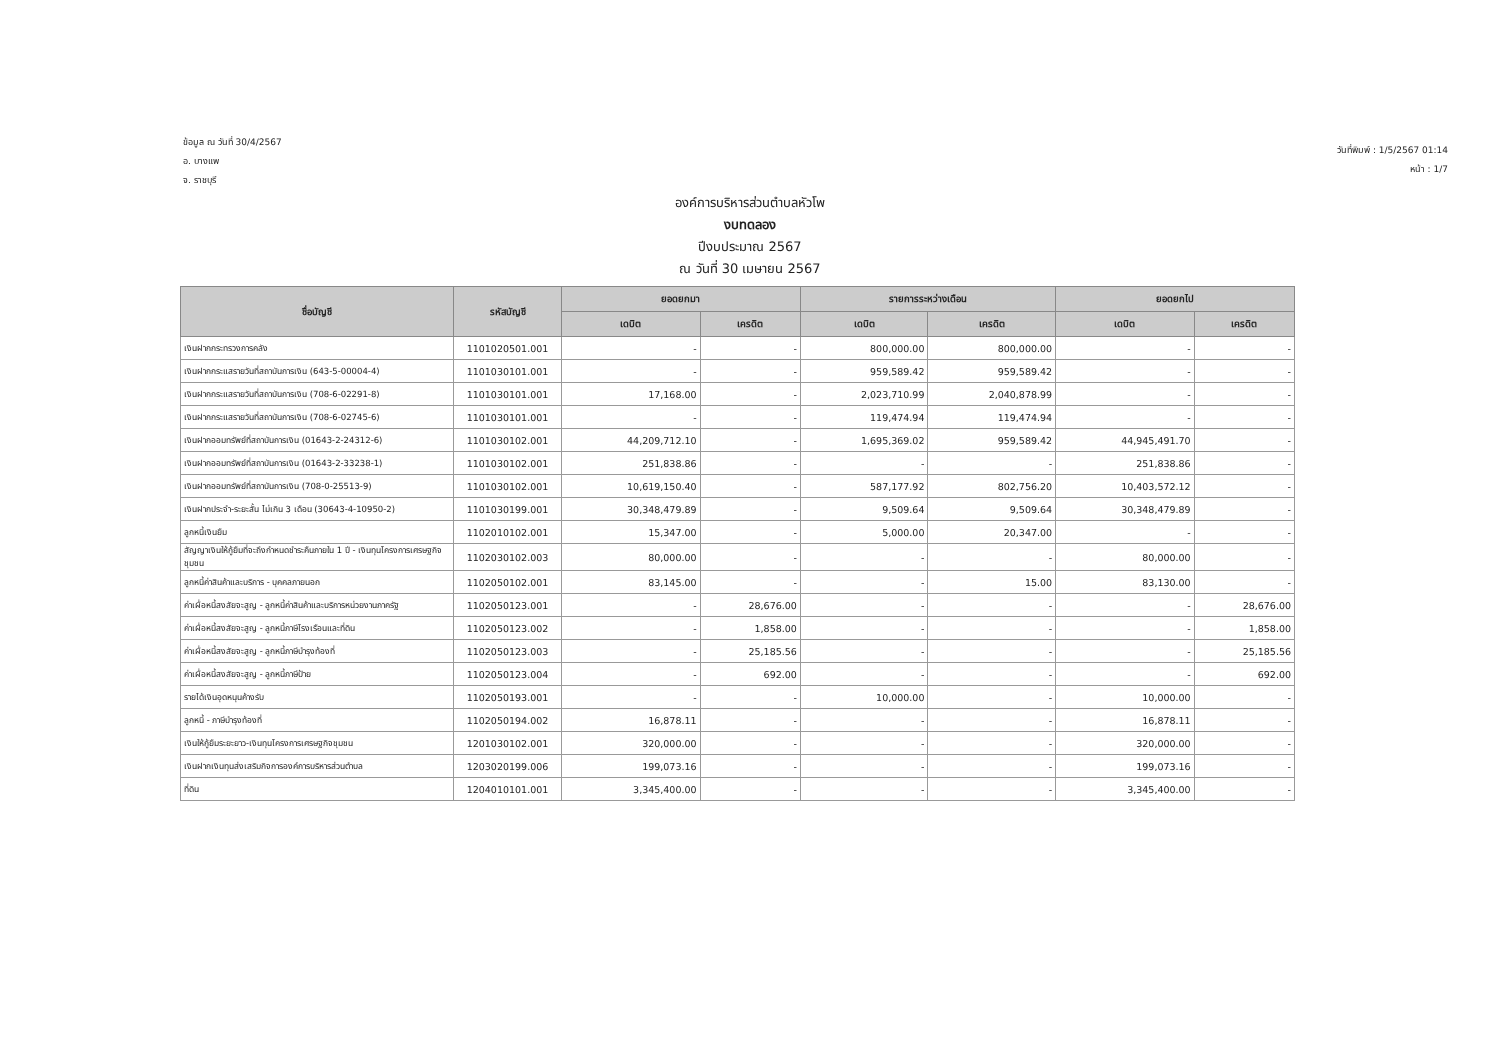ข้อมูล ณ วันที่ 30/4/2567
อ. บางแพ
จ. ราชบุรี
วันที่พิมพ์ : 1/5/2567 01:14
หน้า : 1/7
องค์การบริหารส่วนตำบลหัวโพ
งบทดลอง
ปีงบประมาณ 2567
ณ วันที่ 30 เมษายน 2567
| ชื่อบัญชี | รหัสบัญชี | ยอดยกมา | | รายการระหว่างเดือน | | ยอดยกไป | |
| --- | --- | --- | --- | --- | --- | --- | --- |
| | | เดบิต | เครดิต | เดบิต | เครดิต | เดบิต | เครดิต |
| เงินฝากกระทรวงการคลัง | 1101020501.001 | - | - | 800,000.00 | 800,000.00 | - | - |
| เงินฝากกระแสรายวันที่สถาบันการเงิน (643-5-00004-4) | 1101030101.001 | - | - | 959,589.42 | 959,589.42 | - | - |
| เงินฝากกระแสรายวันที่สถาบันการเงิน (708-6-02291-8) | 1101030101.001 | 17,168.00 | - | 2,023,710.99 | 2,040,878.99 | - | - |
| เงินฝากกระแสรายวันที่สถาบันการเงิน (708-6-02745-6) | 1101030101.001 | - | - | 119,474.94 | 119,474.94 | - | - |
| เงินฝากออมทรัพย์ที่สถาบันการเงิน (01643-2-24312-6) | 1101030102.001 | 44,209,712.10 | - | 1,695,369.02 | 959,589.42 | 44,945,491.70 | - |
| เงินฝากออมทรัพย์ที่สถาบันการเงิน (01643-2-33238-1) | 1101030102.001 | 251,838.86 | - | - | - | 251,838.86 | - |
| เงินฝากออมทรัพย์ที่สถาบันการเงิน (708-0-25513-9) | 1101030102.001 | 10,619,150.40 | - | 587,177.92 | 802,756.20 | 10,403,572.12 | - |
| เงินฝากประจำ-ระยะสั้น ไม่เกิน 3 เดือน (30643-4-10950-2) | 1101030199.001 | 30,348,479.89 | - | 9,509.64 | 9,509.64 | 30,348,479.89 | - |
| ลูกหนี้เงินยืม | 1102010102.001 | 15,347.00 | - | 5,000.00 | 20,347.00 | - | - |
| สัญญาเงินให้กู้ยืมที่จะถึงกำหนดชำระคืนภายใน 1 ปี - เงินทุนโครงการเศรษฐกิจชุมชน | 1102030102.003 | 80,000.00 | - | - | - | 80,000.00 | - |
| ลูกหนี้ค่าสินค้าและบริการ - บุคคลภายนอก | 1102050102.001 | 83,145.00 | - | - | 15.00 | 83,130.00 | - |
| ค่าเผื่อหนี้สงสัยจะสูญ - ลูกหนี้ค่าสินค้าและบริการหน่วยงานภาครัฐ | 1102050123.001 | - | 28,676.00 | - | - | - | 28,676.00 |
| ค่าเผื่อหนี้สงสัยจะสูญ - ลูกหนี้ภาษีโรงเรือนและที่ดิน | 1102050123.002 | - | 1,858.00 | - | - | - | 1,858.00 |
| ค่าเผื่อหนี้สงสัยจะสูญ - ลูกหนี้ภาษีบำรุงท้องที่ | 1102050123.003 | - | 25,185.56 | - | - | - | 25,185.56 |
| ค่าเผื่อหนี้สงสัยจะสูญ - ลูกหนี้ภาษีป้าย | 1102050123.004 | - | 692.00 | - | - | - | 692.00 |
| รายได้เงินอุดหนุนค้างรับ | 1102050193.001 | - | - | 10,000.00 | - | 10,000.00 | - |
| ลูกหนี้ - ภาษีบำรุงท้องที่ | 1102050194.002 | 16,878.11 | - | - | - | 16,878.11 | - |
| เงินให้กู้ยืมระยะยาว-เงินทุนโครงการเศรษฐกิจชุมชน | 1201030102.001 | 320,000.00 | - | - | - | 320,000.00 | - |
| เงินฝากเงินทุนส่งเสริมกิจการองค์การบริหารส่วนตำบล | 1203020199.006 | 199,073.16 | - | - | - | 199,073.16 | - |
| ที่ดิน | 1204010101.001 | 3,345,400.00 | - | - | - | 3,345,400.00 | - |